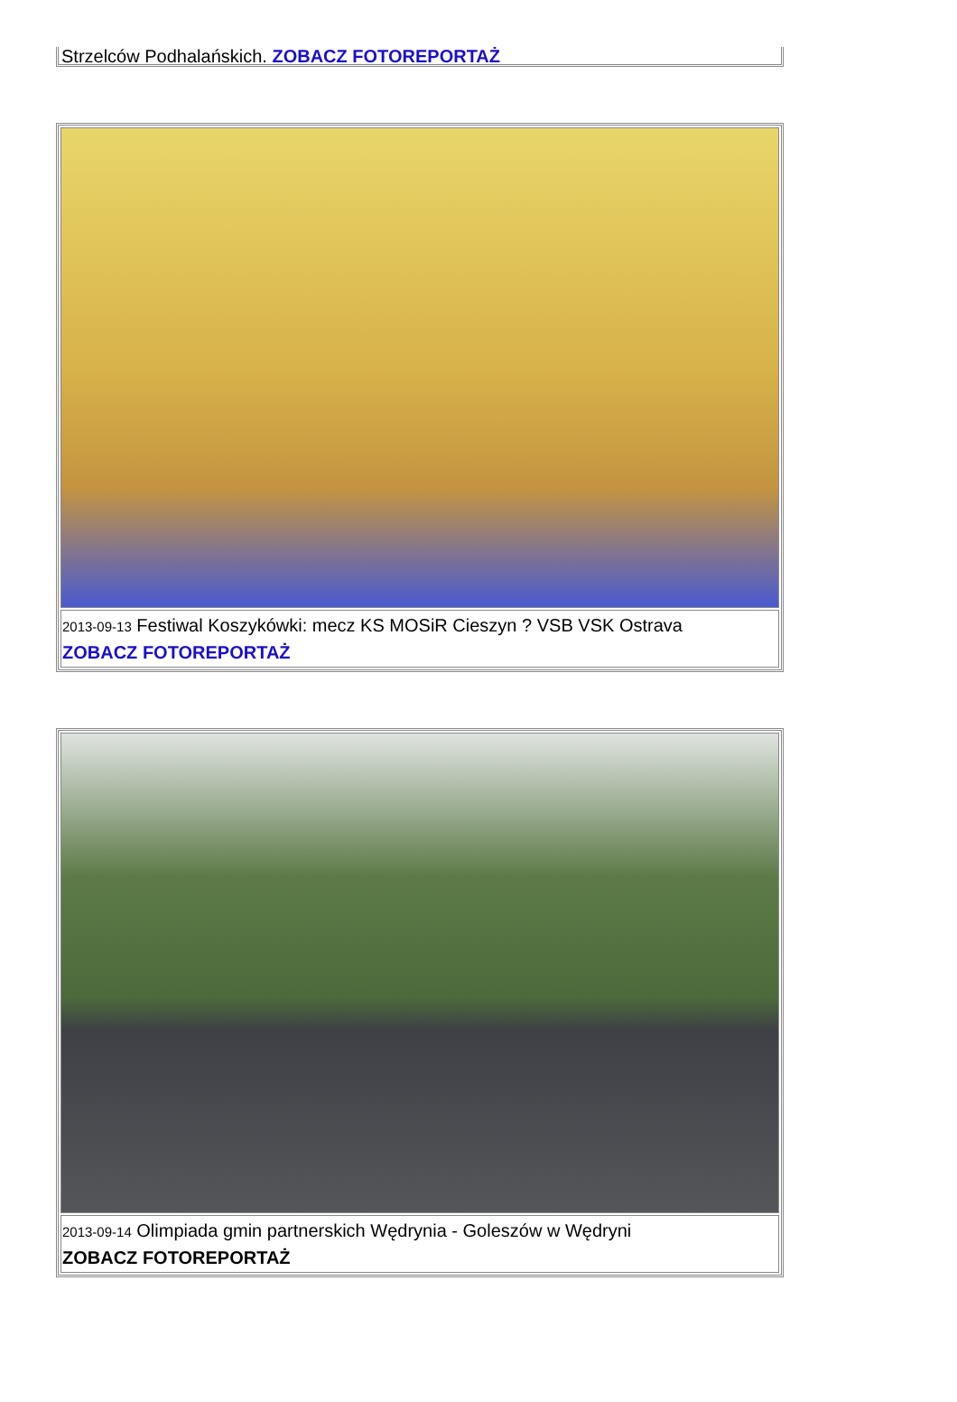Strzelców Podhalańskich. ZOBACZ FOTOREPORTAŻ
2013-09-13 Festiwal Koszykówki: mecz KS MOSiR Cieszyn ? VSB VSK Ostrava
ZOBACZ FOTOREPORTAŻ
2013-09-14 Olimpiada gmin partnerskich Wędrynia - Goleszów w Wędryni
ZOBACZ FOTOREPORTAŻ